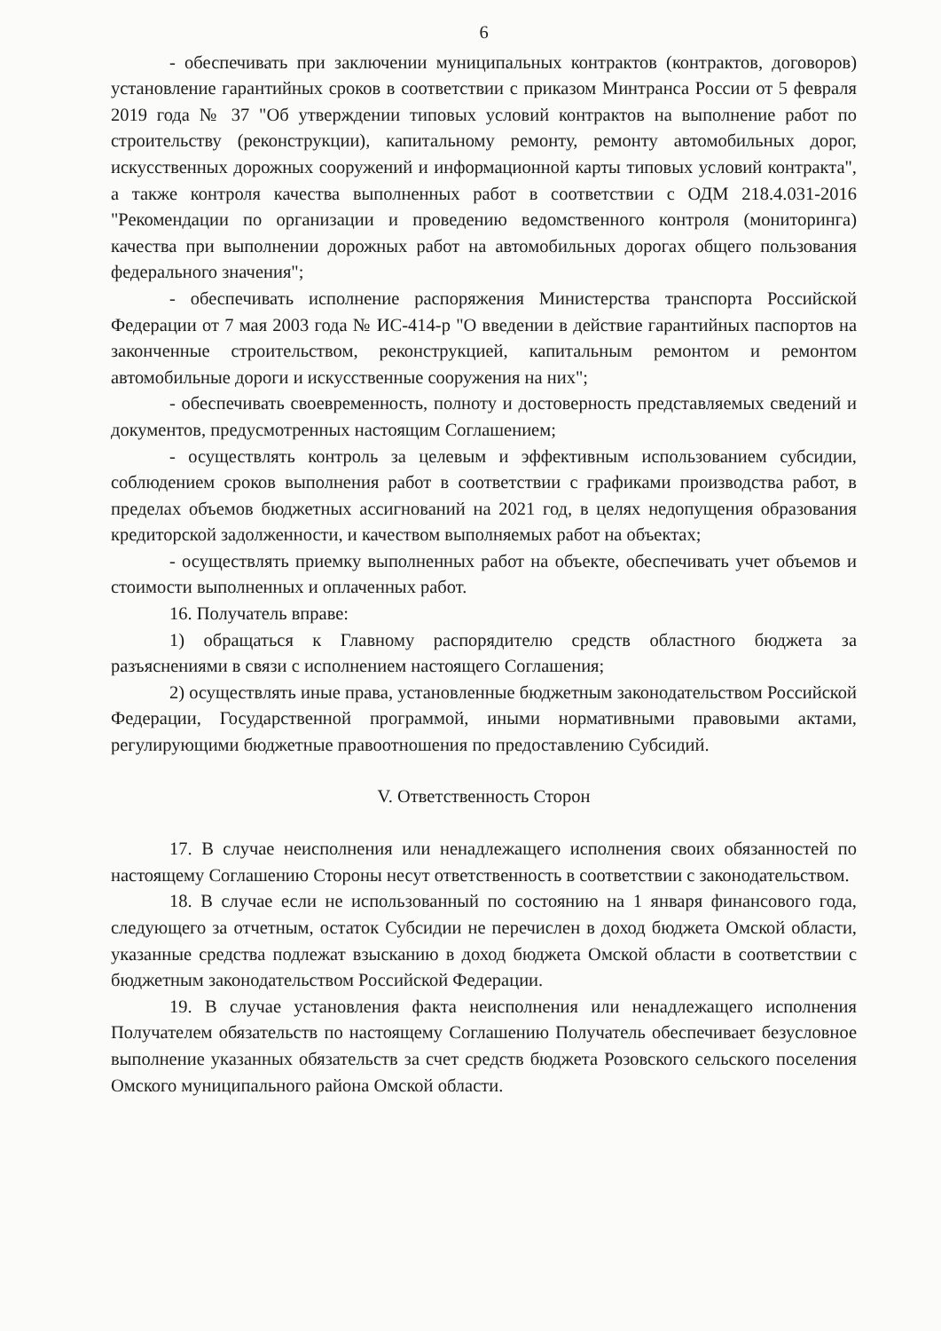6
- обеспечивать при заключении муниципальных контрактов (контрактов, договоров) установление гарантийных сроков в соответствии с приказом Минтранса России от 5 февраля 2019 года № 37 "Об утверждении типовых условий контрактов на выполнение работ по строительству (реконструкции), капитальному ремонту, ремонту автомобильных дорог, искусственных дорожных сооружений и информационной карты типовых условий контракта", а также контроля качества выполненных работ в соответствии с ОДМ 218.4.031-2016 "Рекомендации по организации и проведению ведомственного контроля (мониторинга) качества при выполнении дорожных работ на автомобильных дорогах общего пользования федерального значения";
- обеспечивать исполнение распоряжения Министерства транспорта Российской Федерации от 7 мая 2003 года № ИС-414-р "О введении в действие гарантийных паспортов на законченные строительством, реконструкцией, капитальным ремонтом и ремонтом автомобильные дороги и искусственные сооружения на них";
- обеспечивать своевременность, полноту и достоверность представляемых сведений и документов, предусмотренных настоящим Соглашением;
- осуществлять контроль за целевым и эффективным использованием субсидии, соблюдением сроков выполнения работ в соответствии с графиками производства работ, в пределах объемов бюджетных ассигнований на 2021 год, в целях недопущения образования кредиторской задолженности, и качеством выполняемых работ на объектах;
- осуществлять приемку выполненных работ на объекте, обеспечивать учет объемов и стоимости выполненных и оплаченных работ.
16. Получатель вправе:
1) обращаться к Главному распорядителю средств областного бюджета за разъяснениями в связи с исполнением настоящего Соглашения;
2) осуществлять иные права, установленные бюджетным законодательством Российской Федерации, Государственной программой, иными нормативными правовыми актами, регулирующими бюджетные правоотношения по предоставлению Субсидий.
V. Ответственность Сторон
17. В случае неисполнения или ненадлежащего исполнения своих обязанностей по настоящему Соглашению Стороны несут ответственность в соответствии с законодательством.
18. В случае если не использованный по состоянию на 1 января финансового года, следующего за отчетным, остаток Субсидии не перечислен в доход бюджета Омской области, указанные средства подлежат взысканию в доход бюджета Омской области в соответствии с бюджетным законодательством Российской Федерации.
19. В случае установления факта неисполнения или ненадлежащего исполнения Получателем обязательств по настоящему Соглашению Получатель обеспечивает безусловное выполнение указанных обязательств за счет средств бюджета Розовского сельского поселения Омского муниципального района Омской области.